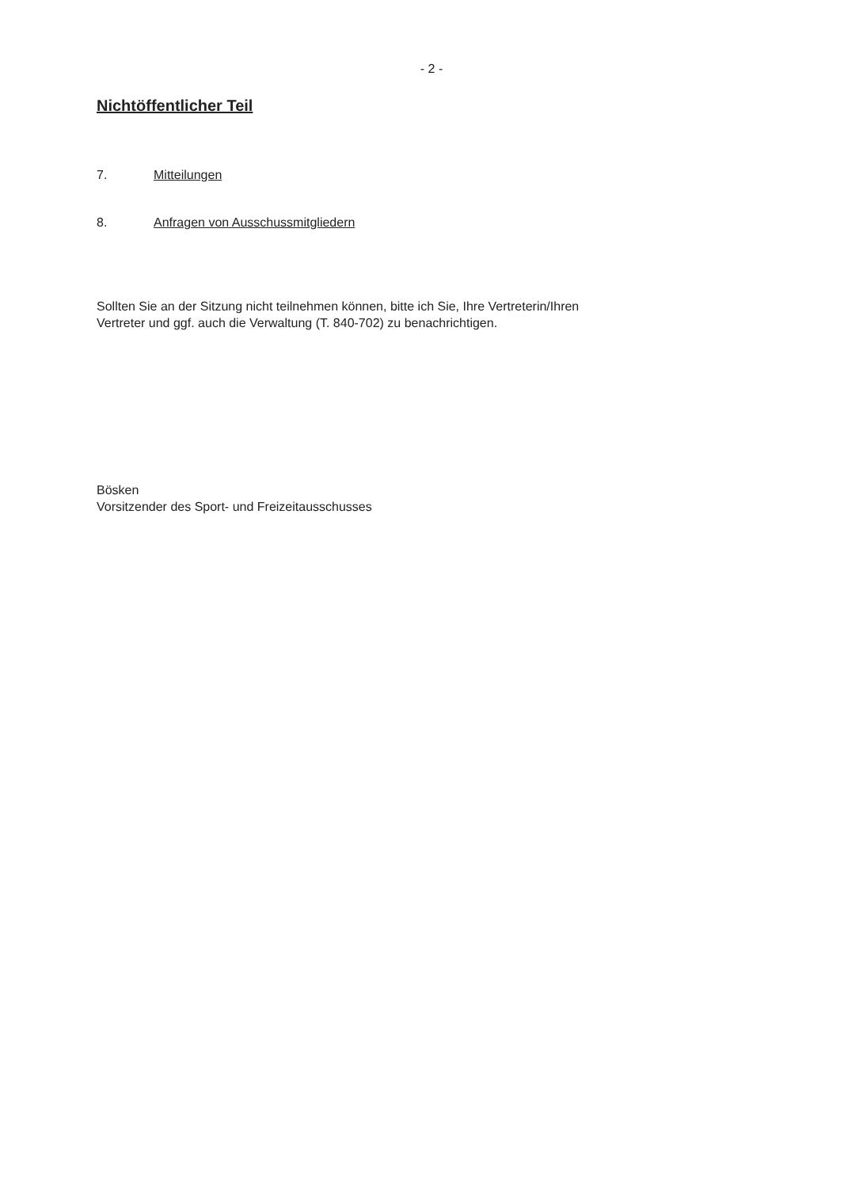- 2 -
Nichtöffentlicher Teil
7. Mitteilungen
8. Anfragen von Ausschussmitgliedern
Sollten Sie an der Sitzung nicht teilnehmen können, bitte ich Sie, Ihre Vertreterin/Ihren
Vertreter und ggf. auch die Verwaltung (T. 840-702) zu benachrichtigen.
Bösken
Vorsitzender des Sport- und Freizeitausschusses